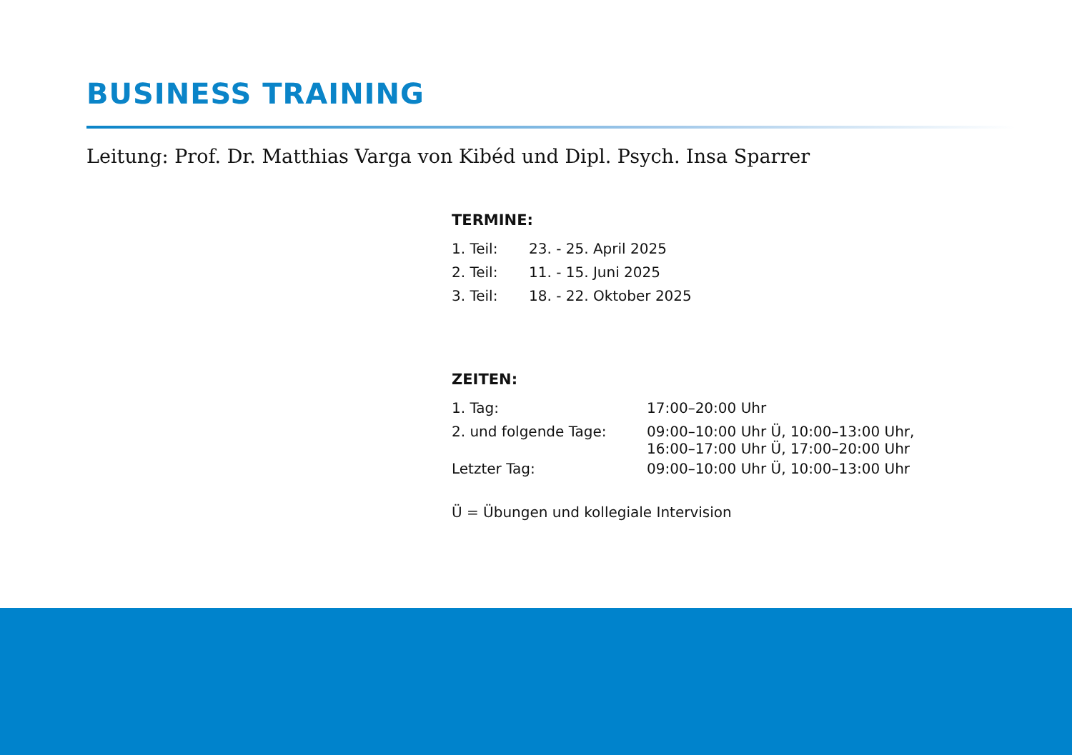BUSINESS TRAINING
Leitung: Prof. Dr. Matthias Varga von Kibéd und Dipl. Psych. Insa Sparrer
TERMINE:
| 1. Teil: | 23. - 25. April 2025 |
| 2. Teil: | 11. - 15. Juni 2025 |
| 3. Teil: | 18. - 22. Oktober 2025 |
ZEITEN:
| 1. Tag: | 17:00–20:00 Uhr |
| 2. und folgende Tage: | 09:00–10:00 Uhr Ü, 10:00–13:00 Uhr, 16:00–17:00 Uhr Ü, 17:00–20:00 Uhr |
| Letzter Tag: | 09:00–10:00 Uhr Ü, 10:00–13:00 Uhr |
Ü = Übungen und kollegiale Intervision